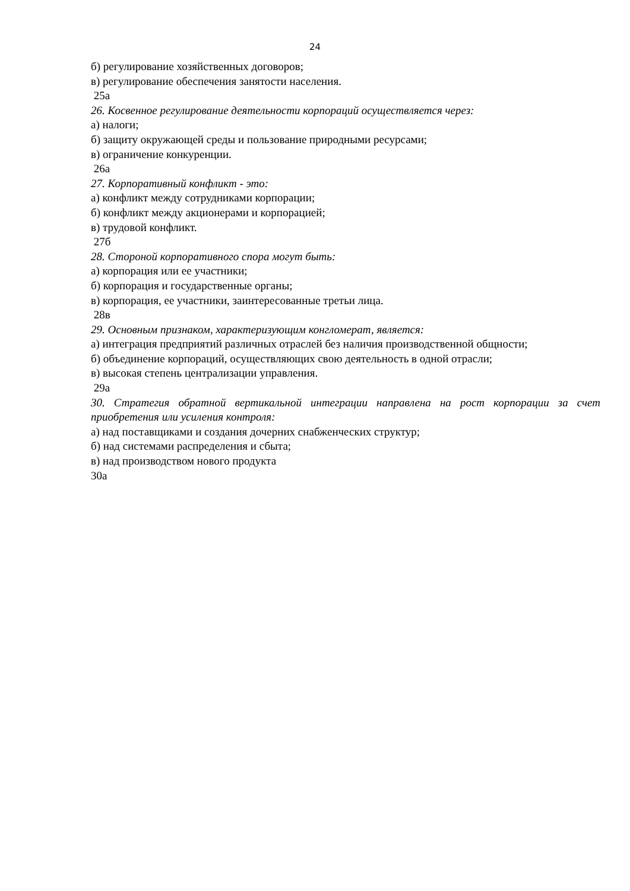24
б) регулирование хозяйственных договоров;
в) регулирование обеспечения занятости населения.
25а
26. Косвенное регулирование деятельности корпораций осуществляется через:
а) налоги;
б) защиту окружающей среды и пользование природными ресурсами;
в) ограничение конкуренции.
26а
27. Корпоративный конфликт - это:
а) конфликт между сотрудниками корпорации;
б) конфликт между акционерами и корпорацией;
в) трудовой конфликт.
27б
28. Стороной корпоративного спора могут быть:
а) корпорация или ее участники;
б) корпорация и государственные органы;
в) корпорация, ее участники, заинтересованные третьи лица.
28в
29. Основным признаком, характеризующим конгломерат, является:
а) интеграция предприятий различных отраслей без наличия производственной общности;
б) объединение корпораций, осуществляющих свою деятельность в одной отрасли;
в) высокая степень централизации управления.
29а
30. Стратегия обратной вертикальной интеграции направлена на рост корпорации за счет приобретения или усиления контроля:
а) над поставщиками и создания дочерних снабженческих структур;
б) над системами распределения и сбыта;
в) над производством нового продукта
30а